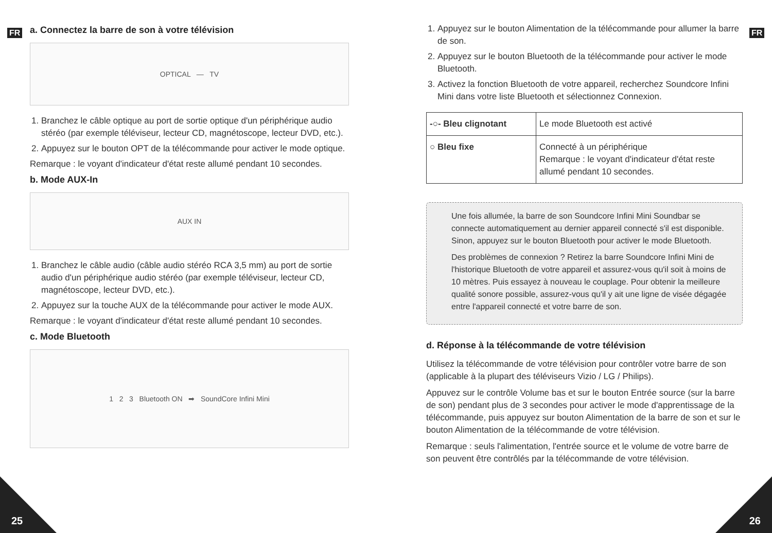FR FR
a. Connectez la barre de son à votre télévision
OPTICAL — TV
1. Branchez le câble optique au port de sortie optique d'un périphérique audio stéréo (par exemple téléviseur, lecteur CD, magnétoscope, lecteur DVD, etc.).
2. Appuyez sur le bouton OPT de la télécommande pour activer le mode optique.
Remarque : le voyant d'indicateur d'état reste allumé pendant 10 secondes.
b. Mode AUX-In
AUX IN
1. Branchez le câble audio (câble audio stéréo RCA 3,5 mm) au port de sortie audio d'un périphérique audio stéréo (par exemple téléviseur, lecteur CD, magnétoscope, lecteur DVD, etc.).
2. Appuyez sur la touche AUX de la télécommande pour activer le mode AUX.
Remarque : le voyant d'indicateur d'état reste allumé pendant 10 secondes.
c. Mode Bluetooth
1 2 3 Bluetooth ON ➡ SoundCore Infini Mini
1. Appuyez sur le bouton Alimentation de la télécommande pour allumer la barre de son.
2. Appuyez sur le bouton Bluetooth de la télécommande pour activer le mode Bluetooth.
3. Activez la fonction Bluetooth de votre appareil, recherchez Soundcore Infini Mini dans votre liste Bluetooth et sélectionnez Connexion.
| -○- Bleu clignotant | Le mode Bluetooth est activé |
| ○ Bleu fixe | Connecté à un périphérique Remarque : le voyant d'indicateur d'état reste allumé pendant 10 secondes. |
Une fois allumée, la barre de son Soundcore Infini Mini Soundbar se connecte automatiquement au dernier appareil connecté s'il est disponible. Sinon, appuyez sur le bouton Bluetooth pour activer le mode Bluetooth.
Des problèmes de connexion ? Retirez la barre Soundcore Infini Mini de l'historique Bluetooth de votre appareil et assurez-vous qu'il soit à moins de 10 mètres. Puis essayez à nouveau le couplage. Pour obtenir la meilleure qualité sonore possible, assurez-vous qu'il y ait une ligne de visée dégagée entre l'appareil connecté et votre barre de son.
d. Réponse à la télécommande de votre télévision
Utilisez la télécommande de votre télévision pour contrôler votre barre de son (applicable à la plupart des téléviseurs Vizio / LG / Philips).
Appuvez sur le contrôle Volume bas et sur le bouton Entrée source (sur la barre de son) pendant plus de 3 secondes pour activer le mode d'apprentissage de la télécommande, puis appuyez sur bouton Alimentation de la barre de son et sur le bouton Alimentation de la télécommande de votre télévision.
Remarque : seuls l'alimentation, l'entrée source et le volume de votre barre de son peuvent être contrôlés par la télécommande de votre télévision.
25 26